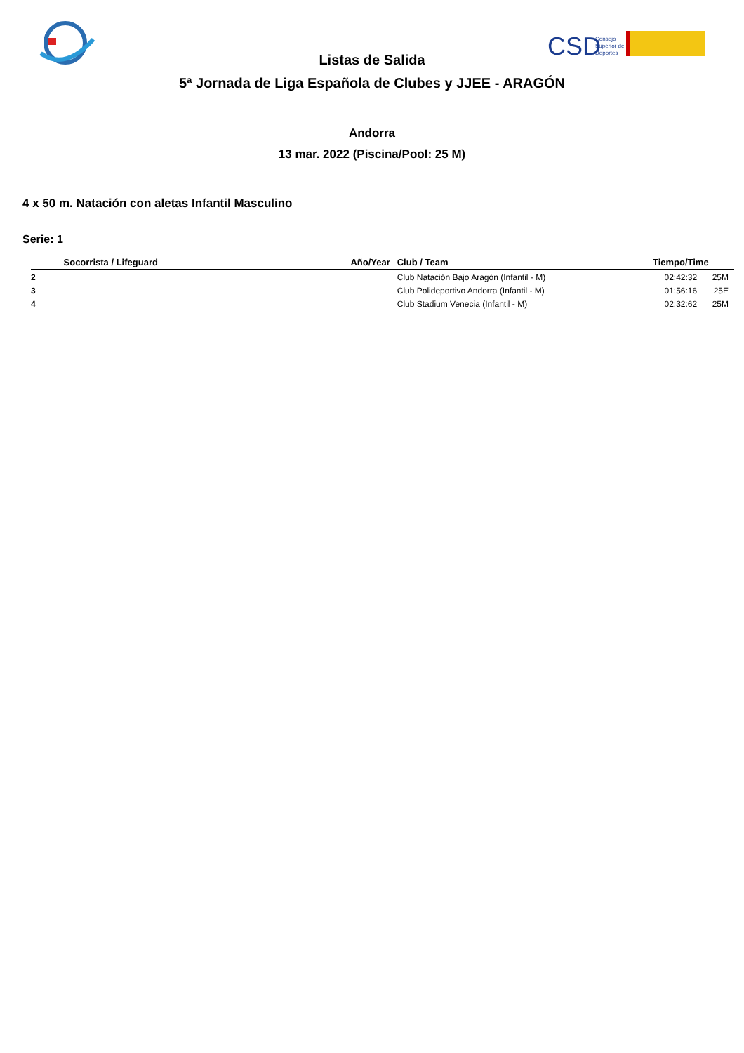CSD
Consejo
Superior de
Deportes
Listas de Salida
5ª Jornada de Liga Española de Clubes y JJEE - ARAGÓN
Andorra
13 mar. 2022 (Piscina/Pool: 25 M)
4 x 50 m. Natación con aletas Infantil Masculino
Serie: 1
| | Socorrista / Lifeguard | Año/Year | Club / Team | Tiempo/Time | |
| --- | --- | --- | --- | --- | --- |
| 2 | | | Club Natación Bajo Aragón (Infantil - M) | 02:42:32 | 25M |
| 3 | | | Club Polideportivo Andorra (Infantil - M) | 01:56:16 | 25E |
| 4 | | | Club Stadium Venecia (Infantil - M) | 02:32:62 | 25M |